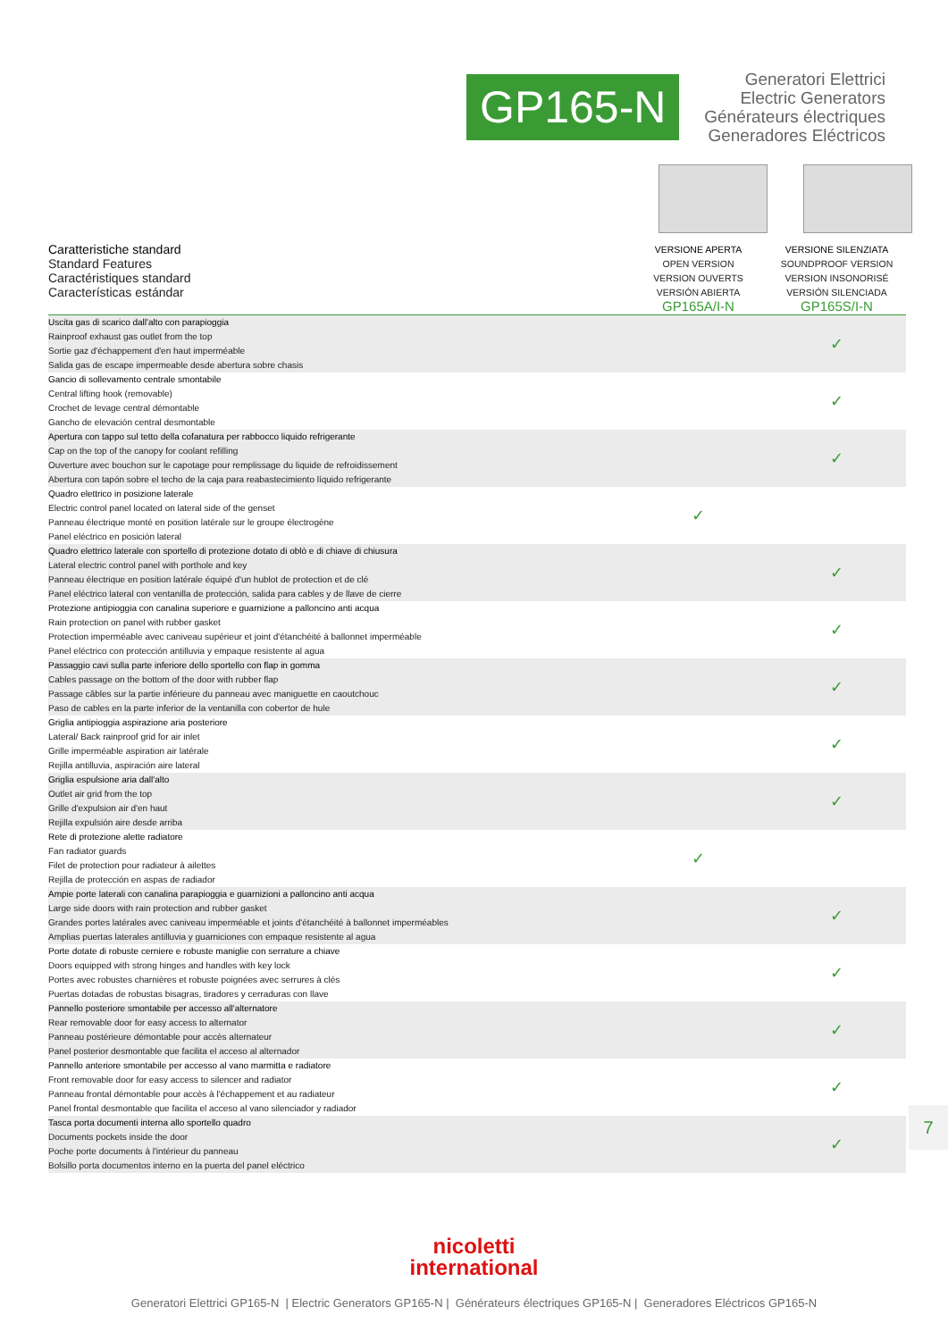GP165-N
Generatori Elettrici
Electric Generators
Générateurs électriques
Generadores Eléctricos
Caratteristiche standard
Standard Features
Caractéristiques standard
Características estándar
VERSIONE APERTA
OPEN VERSION
VERSION OUVERTS
VERSIÓN ABIERTA
GP165A/I-N
VERSIONE SILENZIATA
SOUNDPROOF VERSION
VERSION INSONORISÉ
VERSIÓN SILENCIADA
GP165S/I-N
| Uscita gas di scarico dall'alto con parapioggia Rainproof exhaust gas outlet from the top Sortie gaz d'échappement d'en haut imperméable Salida gas de escape impermeable desde abertura sobre chasis | | ✓ |
| Gancio di sollevamento centrale smontabile Central lifting hook (removable) Crochet de levage central démontable Gancho de elevación central desmontable | | ✓ |
| Apertura con tappo sul tetto della cofanatura per rabbocco liquido refrigerante Cap on the top of the canopy for coolant refilling Ouverture avec bouchon sur le capotage pour remplissage du liquide de refroidissement Abertura con tapón sobre el techo de la caja para reabastecimiento líquido refrigerante | | ✓ |
| Quadro elettrico in posizione laterale Electric control panel located on lateral side of the genset Panneau électrique monté en position latérale sur le groupe électrogène Panel eléctrico en posición lateral | ✓ | |
| Quadro elettrico laterale con sportello di protezione dotato di oblò e di chiave di chiusura Lateral electric control panel with porthole and key Panneau électrique en position latérale équipé d'un hublot de protection et de clé Panel eléctrico lateral con ventanilla de protección, salida para cables y de llave de cierre | | ✓ |
| Protezione antipioggia con canalina superiore e guarnizione a palloncino anti acqua Rain protection on panel with rubber gasket Protection imperméable avec caniveau supérieur et joint d'étanchéité à ballonnet imperméable Panel eléctrico con protección antilluvia y empaque resistente al agua | | ✓ |
| Passaggio cavi sulla parte inferiore dello sportello con flap in gomma Cables passage on the bottom of the door with rubber flap Passage câbles sur la partie inférieure du panneau avec maniguette en caoutchouc Paso de cables en la parte inferior de la ventanilla con cobertor de hule | | ✓ |
| Griglia antipioggia aspirazione aria posteriore Lateral/ Back rainproof grid for air inlet Grille imperméable aspiration air latérale Rejilla antilluvia, aspiración aire lateral | | ✓ |
| Griglia espulsione aria dall'alto Outlet air grid from the top Grille d'expulsion air d'en haut Rejilla expulsión aire desde arriba | | ✓ |
| Rete di protezione alette radiatore Fan radiator guards Filet de protection pour radiateur à ailettes Rejilla de protección en aspas de radiador | ✓ | |
| Ampie porte laterali con canalina parapioggia e guarnizioni a palloncino anti acqua Large side doors with rain protection and rubber gasket Grandes portes latérales avec caniveau imperméable et joints d'étanchéité à ballonnet imperméables Amplias puertas laterales antilluvia y guarniciones con empaque resistente al agua | | ✓ |
| Porte dotate di robuste cerniere e robuste maniglie con serrature a chiave Doors equipped with strong hinges and handles with key lock Portes avec robustes charnières et robuste poignées avec serrures à clés Puertas dotadas de robustas bisagras, tiradores y cerraduras con llave | | ✓ |
| Pannello posteriore smontabile per accesso all'alternatore Rear removable door for easy access to alternator Panneau postérieure démontable pour accès alternateur Panel posterior desmontable que facilita el acceso al alternador | | ✓ |
| Pannello anteriore smontabile per accesso al vano marmitta e radiatore Front removable door for easy access to silencer and radiator Panneau frontal démontable pour accès à l'échappement et au radiateur Panel frontal desmontable que facilita el acceso al vano silenciador y radiador | | ✓ |
| Tasca porta documenti interna allo sportello quadro Documents pockets inside the door Poche porte documents à l'intérieur du panneau Bolsillo porta documentos interno en la puerta del panel eléctrico | | ✓ |
7
nicoletti
international
Generatori Elettrici GP165-N | Electric Generators GP165-N | Générateurs électriques GP165-N | Generadores Eléctricos GP165-N